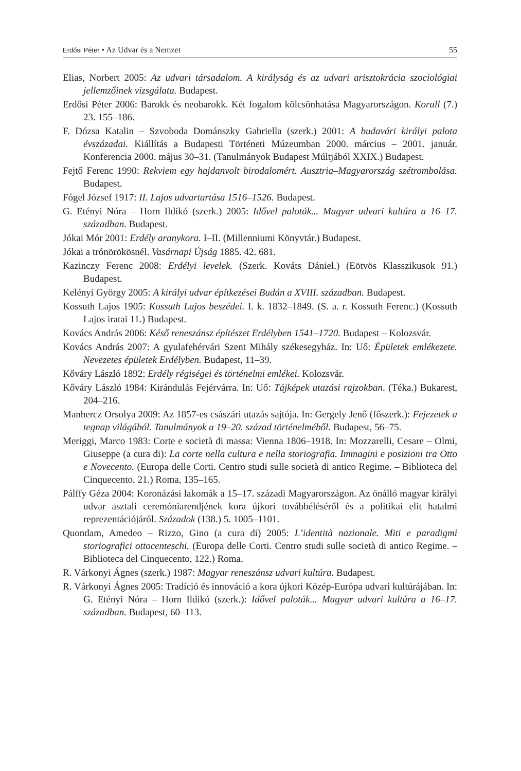Erdősi Péter • Az Udvar és a Nemzet 55
Elias, Norbert 2005: Az udvari társadalom. A királyság és az udvari arisztokrácia szociológiai jellemzőinek vizsgálata. Budapest.
Erdősi Péter 2006: Barokk és neobarokk. Két fogalom kölcsönhatása Magyarországon. Korall (7.) 23. 155–186.
F. Dózsa Katalin – Szvoboda Dománszky Gabriella (szerk.) 2001: A budavári királyi palota évszázadai. Kiállítás a Budapesti Történeti Múzeumban 2000. március – 2001. január. Konferencia 2000. május 30–31. (Tanulmányok Budapest Múltjából XXIX.) Budapest.
Fejtő Ferenc 1990: Rekviem egy hajdanvolt birodalomért. Ausztria–Magyarország szétrombolása. Budapest.
Fógel József 1917: II. Lajos udvartartása 1516–1526. Budapest.
G. Etényi Nóra – Horn Ildikó (szerk.) 2005: Idővel paloták... Magyar udvari kultúra a 16–17. században. Budapest.
Jókai Mór 2001: Erdély aranykora. I–II. (Millenniumi Könyvtár.) Budapest.
Jókai a trónörökösnél. Vasárnapi Újság 1885. 42. 681.
Kazinczy Ferenc 2008: Erdélyi levelek. (Szerk. Kováts Dániel.) (Eötvös Klasszikusok 91.) Budapest.
Kelényi György 2005: A királyi udvar építkezései Budán a XVIII. században. Budapest.
Kossuth Lajos 1905: Kossuth Lajos beszédei. I. k. 1832–1849. (S. a. r. Kossuth Ferenc.) (Kossuth Lajos iratai 11.) Budapest.
Kovács András 2006: Késő reneszánsz építészet Erdélyben 1541–1720. Budapest – Kolozsvár.
Kovács András 2007: A gyulafehérvári Szent Mihály székesegyház. In: Uő: Épületek emlékezete. Nevezetes épületek Erdélyben. Budapest, 11–39.
Kőváry László 1892: Erdély régiségei és történelmi emlékei. Kolozsvár.
Kőváry László 1984: Kirándulás Fejérvárra. In: Uő: Tájképek utazási rajzokban. (Téka.) Bukarest, 204–216.
Manhercz Orsolya 2009: Az 1857-es császári utazás sajtója. In: Gergely Jenő (főszerk.): Fejezetek a tegnap világából. Tanulmányok a 19–20. század történelméből. Budapest, 56–75.
Meriggi, Marco 1983: Corte e società di massa: Vienna 1806–1918. In: Mozzarelli, Cesare – Olmi, Giuseppe (a cura di): La corte nella cultura e nella storiografia. Immagini e posizioni tra Otto e Novecento. (Europa delle Corti. Centro studi sulle società di antico Regime. – Biblioteca del Cinquecento, 21.) Roma, 135–165.
Pálffy Géza 2004: Koronázási lakomák a 15–17. századi Magyarországon. Az önálló magyar királyi udvar asztali ceremóniarendjének kora újkori továbbéléséről és a politikai elit hatalmi reprezentációjáról. Századok (138.) 5. 1005–1101.
Quondam, Amedeo – Rizzo, Gino (a cura di) 2005: L’identità nazionale. Miti e paradigmi storiografici ottocenteschi. (Europa delle Corti. Centro studi sulle società di antico Regime. – Biblioteca del Cinquecento, 122.) Roma.
R. Várkonyi Ágnes (szerk.) 1987: Magyar reneszánsz udvari kultúra. Budapest.
R. Várkonyi Ágnes 2005: Tradíció és innováció a kora újkori Közép-Európa udvari kultúrájában. In: G. Etényi Nóra – Horn Ildikó (szerk.): Idővel paloták... Magyar udvari kultúra a 16–17. században. Budapest, 60–113.